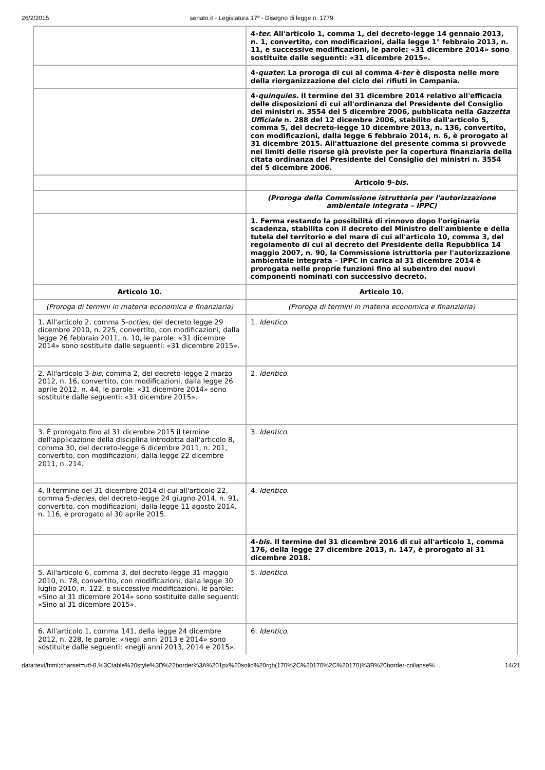26/2/2015 senato.it - Legislatura 17ª - Disegno di legge n. 1779
| | 4- ter. All'articolo 1, comma 1, del decreto-legge 14 gennaio 2013, n. 1, convertito, con modificazioni, dalla legge 1° febbraio 2013, n. 11, e successive modificazioni, le parole: «31 dicembre 2014» sono sostituite dalle seguenti: «31 dicembre 2015». |
| | 4- quater. La proroga di cui al comma 4- ter è disposta nelle more della riorganizzazione del ciclo dei rifiuti in Campania. |
| | 4- quinquies. Il termine del 31 dicembre 2014 relativo all'efficacia delle disposizioni di cui all'ordinanza del Presidente del Consiglio dei ministri n. 3554 del 5 dicembre 2006, pubblicata nella Gazzetta Ufficiale n. 288 del 12 dicembre 2006, stabilito dall'articolo 5, comma 5, del decreto-legge 10 dicembre 2013, n. 136, convertito, con modificazioni, dalla legge 6 febbraio 2014, n. 6, è prorogato al 31 dicembre 2015. All'attuazione del presente comma si provvede nei limiti delle risorse già previste per la copertura finanziaria della citata ordinanza del Presidente del Consiglio dei ministri n. 3554 del 5 dicembre 2006. |
| | Articolo 9- bis. |
| | (Proroga della Commissione istruttoria per l'autorizzazione ambientale integrata – IPPC) |
| | 1. Ferma restando la possibilità di rinnovo dopo l'originaria scadenza, stabilita con il decreto del Ministro dell'ambiente e della tutela del territorio e del mare di cui all'articolo 10, comma 3, del regolamento di cui al decreto del Presidente della Repubblica 14 maggio 2007, n. 90, la Commissione istruttoria per l'autorizzazione ambientale integrata – IPPC in carica al 31 dicembre 2014 è prorogata nelle proprie funzioni fino al subentro dei nuovi componenti nominati con successivo decreto. |
| Articolo 10. | Articolo 10. |
| (Proroga di termini in materia economica e finanziaria) | (Proroga di termini in materia economica e finanziaria) |
| 1. All'articolo 2, comma 5- octies , del decreto legge 29 dicembre 2010, n. 225, convertito, con modificazioni, dalla legge 26 febbraio 2011, n. 10, le parole: «31 dicembre 2014» sono sostituite dalle seguenti: «31 dicembre 2015». | 1. Identico . |
| 2. All'articolo 3- bis , comma 2, del decreto-legge 2 marzo 2012, n. 16, convertito, con modificazioni, dalla legge 26 aprile 2012, n. 44, le parole: «31 dicembre 2014» sono sostituite dalle seguenti: «31 dicembre 2015». | 2. Identico . |
| 3. È prorogato fino al 31 dicembre 2015 il termine dell'applicazione della disciplina introdotta dall'articolo 8, comma 30, del decreto-legge 6 dicembre 2011, n. 201, convertito, con modificazioni, dalla legge 22 dicembre 2011, n. 214. | 3. Identico . |
| 4. Il termine del 31 dicembre 2014 di cui all'articolo 22, comma 5- decies , del decreto-legge 24 giugno 2014, n. 91, convertito, con modificazioni, dalla legge 11 agosto 2014, n. 116, è prorogato al 30 aprile 2015. | 4. Identico . |
| | 4- bis . Il termine del 31 dicembre 2016 di cui all'articolo 1, comma 176, della legge 27 dicembre 2013, n. 147, è prorogato al 31 dicembre 2018. |
| 5. All'articolo 6, comma 3, del decreto-legge 31 maggio 2010, n. 78, convertito, con modificazioni, dalla legge 30 luglio 2010, n. 122, e successive modificazioni, le parole: «Sino al 31 dicembre 2014» sono sostituite dalle seguenti: «Sino al 31 dicembre 2015». | 5. Identico . |
| 6. All'articolo 1, comma 141, della legge 24 dicembre 2012, n. 228, le parole: «negli anni 2013 e 2014» sono sostituite dalle seguenti: «negli anni 2013, 2014 e 2015». | 6. Identico . |
data:text/html;charset=utf-8,%3Ctable%20style%3D%22border%3A%201px%20solid%20rgb(170%2C%20170%2C%20170)%3B%20border-collapse%… 14/21